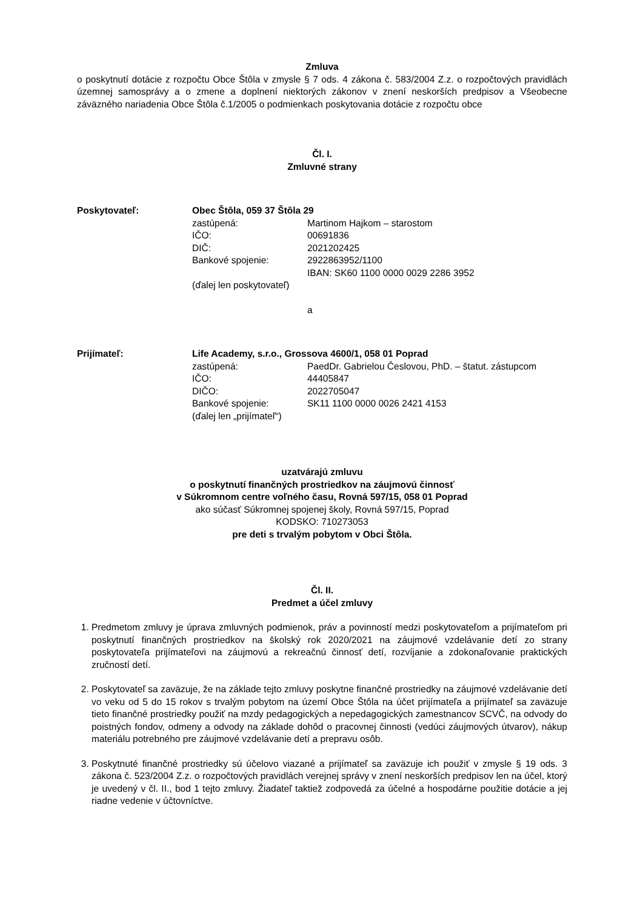Zmluva
o poskytnutí dotácie z rozpočtu Obce Štôla v zmysle § 7 ods. 4 zákona č. 583/2004 Z.z. o rozpočtových pravidlách územnej samosprávy a o zmene a doplnení niektorých zákonov v znení neskorších predpisov a Všeobecne záväzného nariadenia Obce Štôla č.1/2005 o podmienkach poskytovania dotácie z rozpočtu obce
Čl. I.
Zmluvné strany
Poskytovateľ:
Obec Štôla, 059 37 Štôla 29
zastúpená:
Martinom Hajkom – starostom
IČO:
00691836
DIČ:
2021202425
Bankové spojenie:
2922863952/1100
IBAN: SK60 1100 0000 0029 2286 3952
(ďalej len poskytovateľ)
a
Prijímateľ:
Life Academy, s.r.o., Grossova 4600/1, 058 01 Poprad
zastúpená:
PaedDr. Gabrielou Česlovou, PhD. – štatut. zástupcom
IČO:
44405847
DIČO:
2022705047
Bankové spojenie:
SK11 1100 0000 0026 2421 4153
(ďalej len „prijímateľ“)
uzatvárajú zmluvu
o poskytnutí finančných prostriedkov na záujmovú činnosť
v Súkromnom centre voľného času, Rovná 597/15, 058 01 Poprad
ako súčasť Súkromnej spojenej školy, Rovná 597/15, Poprad
KODSKO: 710273053
pre deti s trvalým pobytom v Obci Štôla.
Čl. II.
Predmet a účel zmluvy
1. Predmetom zmluvy je úprava zmluvných podmienok, práv a povinností medzi poskytovateľom a prijímateľom pri poskytnutí finančných prostriedkov na školský rok 2020/2021 na záujmové vzdelávanie detí zo strany poskytovateľa prijímateľovi na záujmovú a rekreačnú činnosť detí, rozvíjanie a zdokonaľovanie praktických zručností detí.
2. Poskytovateľ sa zaväzuje, že na základe tejto zmluvy poskytne finančné prostriedky na záujmové vzdelávanie detí vo veku od 5 do 15 rokov s trvalým pobytom na území Obce Štôla na účet prijímateľa a prijímateľ sa zaväzuje tieto finančné prostriedky použiť na mzdy pedagogických a nepedagogických zamestnancov SCVČ, na odvody do poistných fondov, odmeny a odvody na základe dohôd o pracovnej činnosti (vedúci záujmových útvarov), nákup materiálu potrebného pre záujmové vzdelávanie detí a prepravu osôb.
3. Poskytnuté finančné prostriedky sú účelovo viazané a prijímateľ sa zaväzuje ich použiť v zmysle § 19 ods. 3 zákona č. 523/2004 Z.z. o rozpočtových pravidlách verejnej správy v znení neskorších predpisov len na účel, ktorý je uvedený v čl. II., bod 1 tejto zmluvy. Žiadateľ taktiež zodpovedá za účelné a hospodárne použitie dotácie a jej riadne vedenie v účtovníctve.